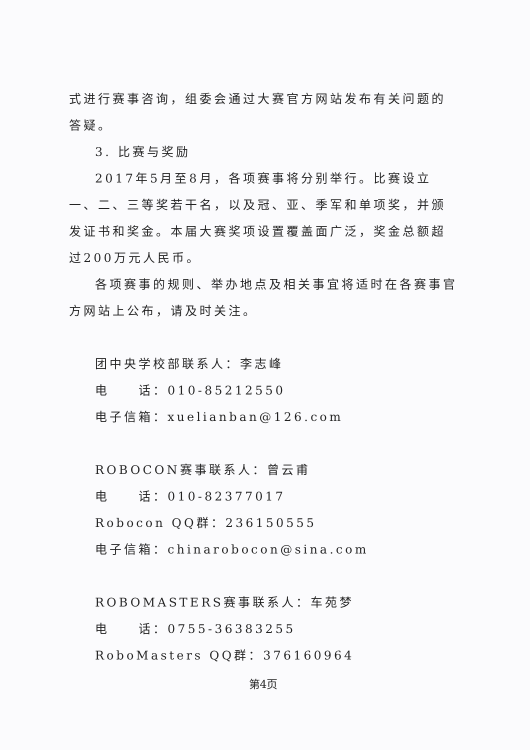式进行赛事咨询，组委会通过大赛官方网站发布有关问题的答疑。
3. 比赛与奖励
2017年5月至8月，各项赛事将分别举行。比赛设立一、二、三等奖若干名，以及冠、亚、季军和单项奖，并颁发证书和奖金。本届大赛奖项设置覆盖面广泛，奖金总额超过200万元人民币。
各项赛事的规则、举办地点及相关事宜将适时在各赛事官方网站上公布，请及时关注。
团中央学校部联系人：李志峰
电　　话：010-85212550
电子信箱：xuelianban@126.com
ROBOCON赛事联系人：曾云甫
电　　话：010-82377017
Robocon QQ群：236150555
电子信箱：chinarobocon@sina.com
ROBOMASTERS赛事联系人：车苑梦
电　　话：0755-36383255
RoboMasters QQ群：376160964
第4页